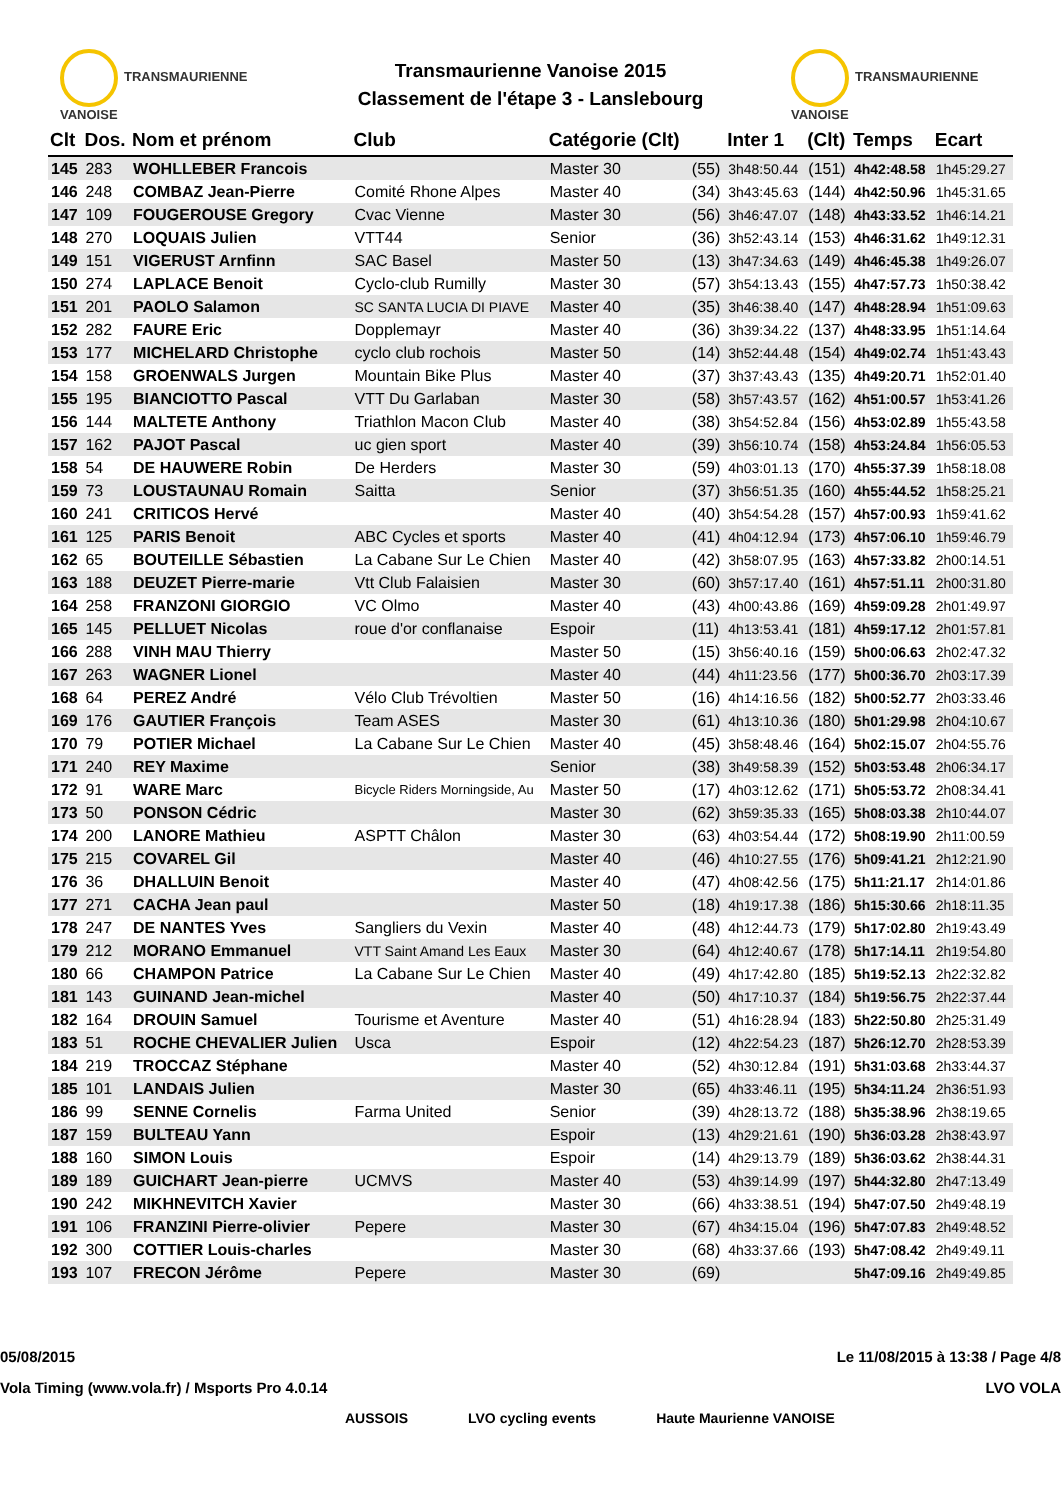TRANSMAURIENNE VANOISE
Transmaurienne Vanoise 2015
Classement de l'étape 3 - Lanslebourg
TRANSMAURIENNE VANOISE
| Clt | Dos. | Nom et prénom | Club | Catégorie (Clt) | | Inter 1 | (Clt) | Temps | Ecart |
| --- | --- | --- | --- | --- | --- | --- | --- | --- | --- |
| 145 | 283 | WOHLLEBER Francois | | Master 30 | (55) | 3h48:50.44 | (151) | 4h42:48.58 | 1h45:29.27 |
| 146 | 248 | COMBAZ Jean-Pierre | Comité Rhone Alpes | Master 40 | (34) | 3h43:45.63 | (144) | 4h42:50.96 | 1h45:31.65 |
| 147 | 109 | FOUGEROUSE Gregory | Cvac Vienne | Master 30 | (56) | 3h46:47.07 | (148) | 4h43:33.52 | 1h46:14.21 |
| 148 | 270 | LOQUAIS Julien | VTT44 | Senior | (36) | 3h52:43.14 | (153) | 4h46:31.62 | 1h49:12.31 |
| 149 | 151 | VIGERUST Arnfinn | SAC Basel | Master 50 | (13) | 3h47:34.63 | (149) | 4h46:45.38 | 1h49:26.07 |
| 150 | 274 | LAPLACE Benoit | Cyclo-club Rumilly | Master 30 | (57) | 3h54:13.43 | (155) | 4h47:57.73 | 1h50:38.42 |
| 151 | 201 | PAOLO Salamon | SC SANTA LUCIA DI PIAVE | Master 40 | (35) | 3h46:38.40 | (147) | 4h48:28.94 | 1h51:09.63 |
| 152 | 282 | FAURE Eric | Dopplemayr | Master 40 | (36) | 3h39:34.22 | (137) | 4h48:33.95 | 1h51:14.64 |
| 153 | 177 | MICHELARD Christophe | cyclo club rochois | Master 50 | (14) | 3h52:44.48 | (154) | 4h49:02.74 | 1h51:43.43 |
| 154 | 158 | GROENWALS Jurgen | Mountain Bike Plus | Master 40 | (37) | 3h37:43.43 | (135) | 4h49:20.71 | 1h52:01.40 |
| 155 | 195 | BIANCIOTTO Pascal | VTT Du Garlaban | Master 30 | (58) | 3h57:43.57 | (162) | 4h51:00.57 | 1h53:41.26 |
| 156 | 144 | MALTETE Anthony | Triathlon Macon Club | Master 40 | (38) | 3h54:52.84 | (156) | 4h53:02.89 | 1h55:43.58 |
| 157 | 162 | PAJOT Pascal | uc gien sport | Master 40 | (39) | 3h56:10.74 | (158) | 4h53:24.84 | 1h56:05.53 |
| 158 | 54 | DE HAUWERE Robin | De Herders | Master 30 | (59) | 4h03:01.13 | (170) | 4h55:37.39 | 1h58:18.08 |
| 159 | 73 | LOUSTAUNAU Romain | Saitta | Senior | (37) | 3h56:51.35 | (160) | 4h55:44.52 | 1h58:25.21 |
| 160 | 241 | CRITICOS Hervé | | Master 40 | (40) | 3h54:54.28 | (157) | 4h57:00.93 | 1h59:41.62 |
| 161 | 125 | PARIS Benoit | ABC Cycles et sports | Master 40 | (41) | 4h04:12.94 | (173) | 4h57:06.10 | 1h59:46.79 |
| 162 | 65 | BOUTEILLE Sébastien | La Cabane Sur Le Chien | Master 40 | (42) | 3h58:07.95 | (163) | 4h57:33.82 | 2h00:14.51 |
| 163 | 188 | DEUZET Pierre-marie | Vtt Club Falaisien | Master 30 | (60) | 3h57:17.40 | (161) | 4h57:51.11 | 2h00:31.80 |
| 164 | 258 | FRANZONI GIORGIO | VC Olmo | Master 40 | (43) | 4h00:43.86 | (169) | 4h59:09.28 | 2h01:49.97 |
| 165 | 145 | PELLUET Nicolas | roue d'or conflanaise | Espoir | (11) | 4h13:53.41 | (181) | 4h59:17.12 | 2h01:57.81 |
| 166 | 288 | VINH MAU Thierry | | Master 50 | (15) | 3h56:40.16 | (159) | 5h00:06.63 | 2h02:47.32 |
| 167 | 263 | WAGNER Lionel | | Master 40 | (44) | 4h11:23.56 | (177) | 5h00:36.70 | 2h03:17.39 |
| 168 | 64 | PEREZ André | Vélo Club Trévoltien | Master 50 | (16) | 4h14:16.56 | (182) | 5h00:52.77 | 2h03:33.46 |
| 169 | 176 | GAUTIER François | Team ASES | Master 30 | (61) | 4h13:10.36 | (180) | 5h01:29.98 | 2h04:10.67 |
| 170 | 79 | POTIER Michael | La Cabane Sur Le Chien | Master 40 | (45) | 3h58:48.46 | (164) | 5h02:15.07 | 2h04:55.76 |
| 171 | 240 | REY Maxime | | Senior | (38) | 3h49:58.39 | (152) | 5h03:53.48 | 2h06:34.17 |
| 172 | 91 | WARE Marc | Bicycle Riders Morningside, Au | Master 50 | (17) | 4h03:12.62 | (171) | 5h05:53.72 | 2h08:34.41 |
| 173 | 50 | PONSON Cédric | | Master 30 | (62) | 3h59:35.33 | (165) | 5h08:03.38 | 2h10:44.07 |
| 174 | 200 | LANORE Mathieu | ASPTT Châlon | Master 30 | (63) | 4h03:54.44 | (172) | 5h08:19.90 | 2h11:00.59 |
| 175 | 215 | COVAREL Gil | | Master 40 | (46) | 4h10:27.55 | (176) | 5h09:41.21 | 2h12:21.90 |
| 176 | 36 | DHALLUIN Benoit | | Master 40 | (47) | 4h08:42.56 | (175) | 5h11:21.17 | 2h14:01.86 |
| 177 | 271 | CACHA Jean paul | | Master 50 | (18) | 4h19:17.38 | (186) | 5h15:30.66 | 2h18:11.35 |
| 178 | 247 | DE NANTES Yves | Sangliers du Vexin | Master 40 | (48) | 4h12:44.73 | (179) | 5h17:02.80 | 2h19:43.49 |
| 179 | 212 | MORANO Emmanuel | VTT Saint Amand Les Eaux | Master 30 | (64) | 4h12:40.67 | (178) | 5h17:14.11 | 2h19:54.80 |
| 180 | 66 | CHAMPON Patrice | La Cabane Sur Le Chien | Master 40 | (49) | 4h17:42.80 | (185) | 5h19:52.13 | 2h22:32.82 |
| 181 | 143 | GUINAND Jean-michel | | Master 40 | (50) | 4h17:10.37 | (184) | 5h19:56.75 | 2h22:37.44 |
| 182 | 164 | DROUIN Samuel | Tourisme et Aventure | Master 40 | (51) | 4h16:28.94 | (183) | 5h22:50.80 | 2h25:31.49 |
| 183 | 51 | ROCHE CHEVALIER Julien | Usca | Espoir | (12) | 4h22:54.23 | (187) | 5h26:12.70 | 2h28:53.39 |
| 184 | 219 | TROCCAZ Stéphane | | Master 40 | (52) | 4h30:12.84 | (191) | 5h31:03.68 | 2h33:44.37 |
| 185 | 101 | LANDAIS Julien | | Master 30 | (65) | 4h33:46.11 | (195) | 5h34:11.24 | 2h36:51.93 |
| 186 | 99 | SENNE Cornelis | Farma United | Senior | (39) | 4h28:13.72 | (188) | 5h35:38.96 | 2h38:19.65 |
| 187 | 159 | BULTEAU Yann | | Espoir | (13) | 4h29:21.61 | (190) | 5h36:03.28 | 2h38:43.97 |
| 188 | 160 | SIMON Louis | | Espoir | (14) | 4h29:13.79 | (189) | 5h36:03.62 | 2h38:44.31 |
| 189 | 189 | GUICHART Jean-pierre | UCMVS | Master 40 | (53) | 4h39:14.99 | (197) | 5h44:32.80 | 2h47:13.49 |
| 190 | 242 | MIKHNEVITCH Xavier | | Master 30 | (66) | 4h33:38.51 | (194) | 5h47:07.50 | 2h49:48.19 |
| 191 | 106 | FRANZINI Pierre-olivier | Pepere | Master 30 | (67) | 4h34:15.04 | (196) | 5h47:07.83 | 2h49:48.52 |
| 192 | 300 | COTTIER Louis-charles | | Master 30 | (68) | 4h33:37.66 | (193) | 5h47:08.42 | 2h49:49.11 |
| 193 | 107 | FRECON Jérôme | Pepere | Master 30 | (69) | | | 5h47:09.16 | 2h49:49.85 |
05/08/2015 Le 11/08/2015 à 13:38 / Page 4/8
Vola Timing (www.vola.fr) / Msports Pro 4.0.14 LVO VOLA
AUSSOIS LVO cycling events Haute Maurienne VANOISE